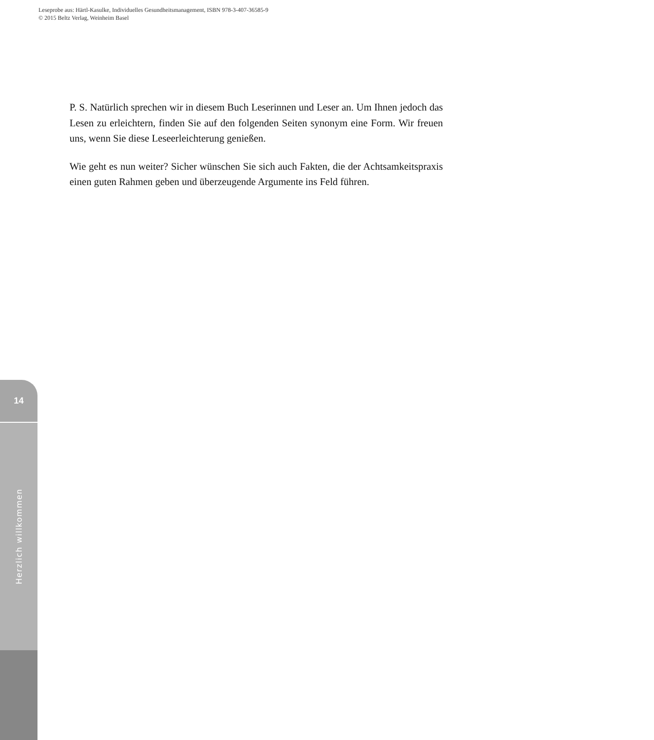Leseprobe aus: Härtl-Kasulke, Individuelles Gesundheitsmanagement, ISBN 978-3-407-36585-9
© 2015 Beltz Verlag, Weinheim Basel
P. S. Natürlich sprechen wir in diesem Buch Leserinnen und Leser an. Um Ihnen jedoch das Lesen zu erleichtern, finden Sie auf den folgenden Seiten synonym eine Form. Wir freuen uns, wenn Sie diese Leseerleichterung genießen.
Wie geht es nun weiter? Sicher wünschen Sie sich auch Fakten, die der Achtsamkeitspraxis einen guten Rahmen geben und überzeugende Argumente ins Feld führen.
14
Herzlich willkommen